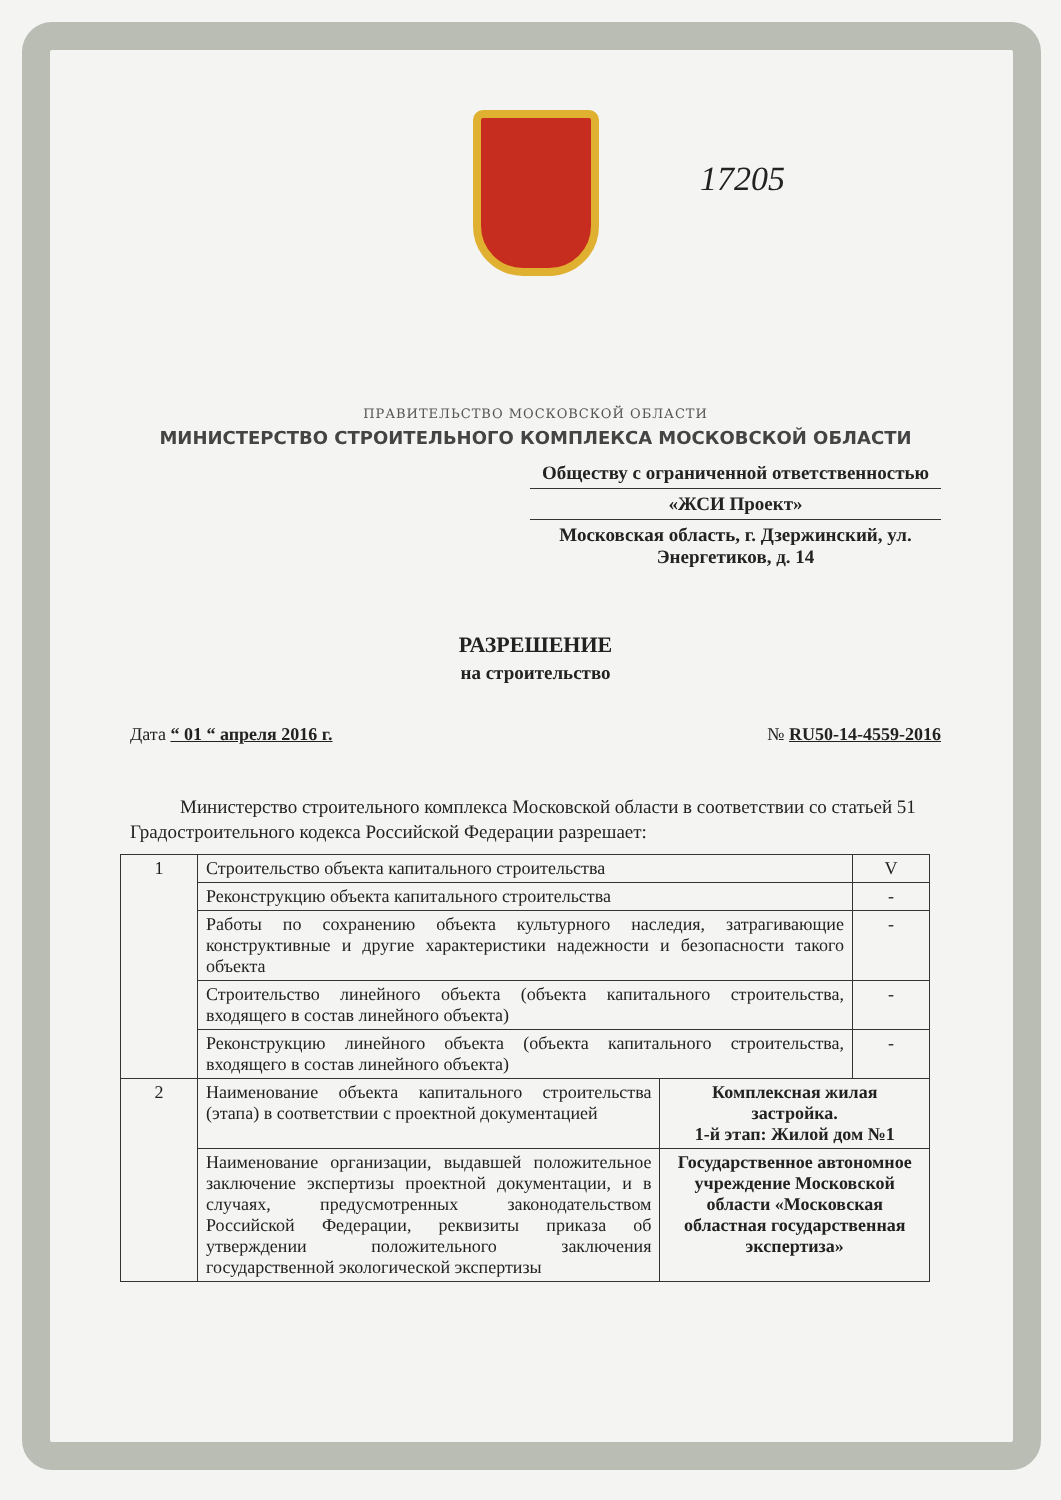17205
ПРАВИТЕЛЬСТВО МОСКОВСКОЙ ОБЛАСТИ
МИНИСТЕРСТВО СТРОИТЕЛЬНОГО КОМПЛЕКСА МОСКОВСКОЙ ОБЛАСТИ
Обществу с ограниченной ответственностью
«ЖСИ Проект»
Московская область, г. Дзержинский, ул. Энергетиков, д. 14
РАЗРЕШЕНИЕ
на строительство
Дата “ 01 “ апреля 2016 г. № RU50-14-4559-2016
Министерство строительного комплекса Московской области в соответствии со статьей 51 Градостроительного кодекса Российской Федерации разрешает:
| 1 | Строительство объекта капитального строительства | | V |
| | Реконструкцию объекта капитального строительства | | - |
| | Работы по сохранению объекта культурного наследия, затрагивающие конструктивные и другие характеристики надежности и безопасности такого объекта | | - |
| | Строительство линейного объекта (объекта капитального строительства, входящего в состав линейного объекта) | | - |
| | Реконструкцию линейного объекта (объекта капитального строительства, входящего в состав линейного объекта) | | - |
| 2 | Наименование объекта капитального строительства (этапа) в соответствии с проектной документацией | Комплексная жилая застройка. 1-й этап: Жилой дом №1 | |
| | Наименование организации, выдавшей положительное заключение экспертизы проектной документации, и в случаях, предусмотренных законодательством Российской Федерации, реквизиты приказа об утверждении положительного заключения государственной экологической экспертизы | Государственное автономное учреждение Московской области «Московская областная государственная экспертиза» | |